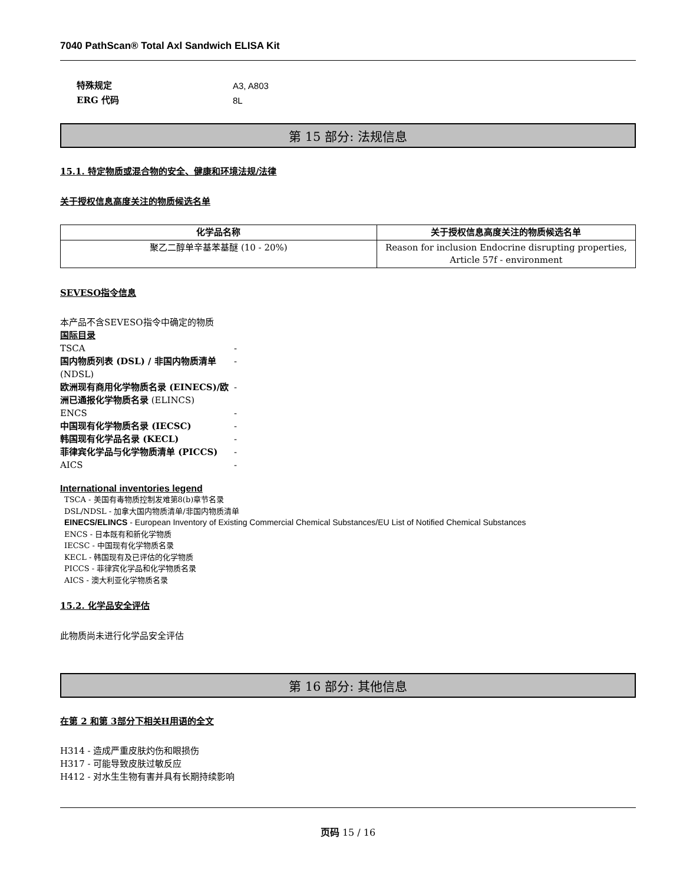7040 PathScan® Total Axl Sandwich ELISA Kit
特殊规定 A3, A803
ERG 代码 8L
第 15 部分: 法规信息
15.1. 特定物质或混合物的安全、健康和环境法规/法律
关于授权信息高度关注的物质候选名单
| 化学品名称 | 关于授权信息高度关注的物质候选名单 |
| --- | --- |
| 聚乙二醇单辛基苯基醚 (10 - 20%) | Reason for inclusion Endocrine disrupting properties, Article 57f - environment |
SEVESO指令信息
本产品不含SEVESO指令中确定的物质
国际目录
TSCA -
国内物质列表 (DSL) / 非国内物质清单 (NDSL) -
欧洲现有商用化学物质名录 (EINECS)/欧洲已通报化学物质名录 (ELINCS) -
ENCS -
中国现有化学物质名录 (IECSC) -
韩国现有化学品名录 (KECL) -
菲律宾化学品与化学物质清单 (PICCS) -
AICS -
International inventories legend
TSCA - 美国有毒物质控制发难第8(b)章节名录
DSL/NDSL - 加拿大国内物质清单/非国内物质清单
EINECS/ELINCS - European Inventory of Existing Commercial Chemical Substances/EU List of Notified Chemical Substances
ENCS - 日本既有和新化学物质
IECSC - 中国现有化学物质名录
KECL - 韩国现有及已评估的化学物质
PICCS - 菲律宾化学品和化学物质名录
AICS - 澳大利亚化学物质名录
15.2. 化学品安全评估
此物质尚未进行化学品安全评估
第 16 部分: 其他信息
在第 2 和第 3部分下相关H用语的全文
H314 - 造成严重皮肤灼伤和眼损伤
H317 - 可能导致皮肤过敏反应
H412 - 对水生生物有害并具有长期持续影响
页码 15 / 16